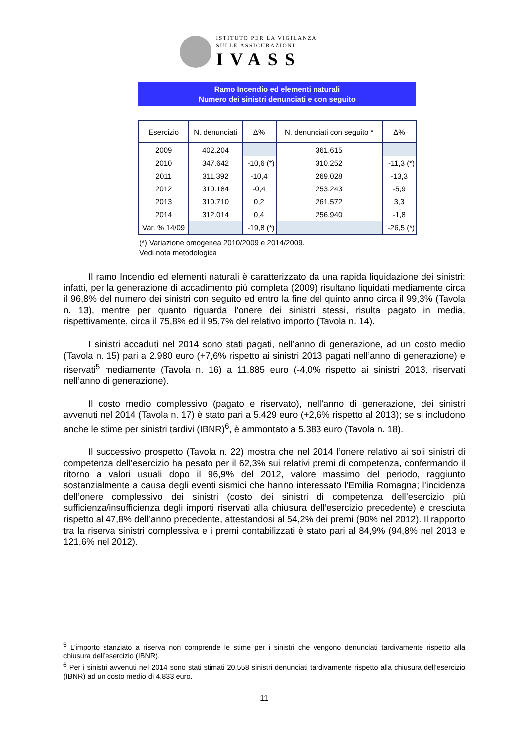ISTITUTO PER LA VIGILANZA
SULLE ASSICURAZIONI
IVASS
Ramo Incendio ed elementi naturali
Numero dei sinistri denunciati e con seguito
| Esercizio | N. denunciati | Δ% | N. denunciati con seguito * | Δ% |
| --- | --- | --- | --- | --- |
| 2009 | 402.204 | | 361.615 | |
| 2010 | 347.642 | -10,6 (*) | 310.252 | -11,3 (*) |
| 2011 | 311.392 | -10,4 | 269.028 | -13,3 |
| 2012 | 310.184 | -0,4 | 253.243 | -5,9 |
| 2013 | 310.710 | 0,2 | 261.572 | 3,3 |
| 2014 | 312.014 | 0,4 | 256.940 | -1,8 |
| Var. % 14/09 | | -19,8 (*) | | -26,5 (*) |
(*) Variazione omogenea 2010/2009 e 2014/2009.
Vedi nota metodologica
Il ramo Incendio ed elementi naturali è caratterizzato da una rapida liquidazione dei sinistri: infatti, per la generazione di accadimento più completa (2009) risultano liquidati mediamente circa il 96,8% del numero dei sinistri con seguito ed entro la fine del quinto anno circa il 99,3% (Tavola n. 13), mentre per quanto riguarda l’onere dei sinistri stessi, risulta pagato in media, rispettivamente, circa il 75,8% ed il 95,7% del relativo importo (Tavola n. 14).
I sinistri accaduti nel 2014 sono stati pagati, nell’anno di generazione, ad un costo medio (Tavola n. 15) pari a 2.980 euro (+7,6% rispetto ai sinistri 2013 pagati nell’anno di generazione) e riservati<sup>5</sup> mediamente (Tavola n. 16) a 11.885 euro (-4,0% rispetto ai sinistri 2013, riservati nell’anno di generazione).
Il costo medio complessivo (pagato e riservato), nell’anno di generazione, dei sinistri avvenuti nel 2014 (Tavola n. 17) è stato pari a 5.429 euro (+2,6% rispetto al 2013); se si includono anche le stime per sinistri tardivi (IBNR)<sup>6</sup>, è ammontato a 5.383 euro (Tavola n. 18).
Il successivo prospetto (Tavola n. 22) mostra che nel 2014 l’onere relativo ai soli sinistri di competenza dell’esercizio ha pesato per il 62,3% sui relativi premi di competenza, confermando il ritorno a valori usuali dopo il 96,9% del 2012, valore massimo del periodo, raggiunto sostanzialmente a causa degli eventi sismici che hanno interessato l’Emilia Romagna; l’incidenza dell’onere complessivo dei sinistri (costo dei sinistri di competenza dell’esercizio più sufficienza/insufficienza degli importi riservati alla chiusura dell’esercizio precedente) è cresciuta rispetto al 47,8% dell’anno precedente, attestandosi al 54,2% dei premi (90% nel 2012). Il rapporto tra la riserva sinistri complessiva e i premi contabilizzati è stato pari al 84,9% (94,8% nel 2013 e 121,6% nel 2012).
<sup>5</sup> L’importo stanziato a riserva non comprende le stime per i sinistri che vengono denunciati tardivamente rispetto alla chiusura dell’esercizio (IBNR).
<sup>6</sup> Per i sinistri avvenuti nel 2014 sono stati stimati 20.558 sinistri denunciati tardivamente rispetto alla chiusura dell’esercizio (IBNR) ad un costo medio di 4.833 euro.
11